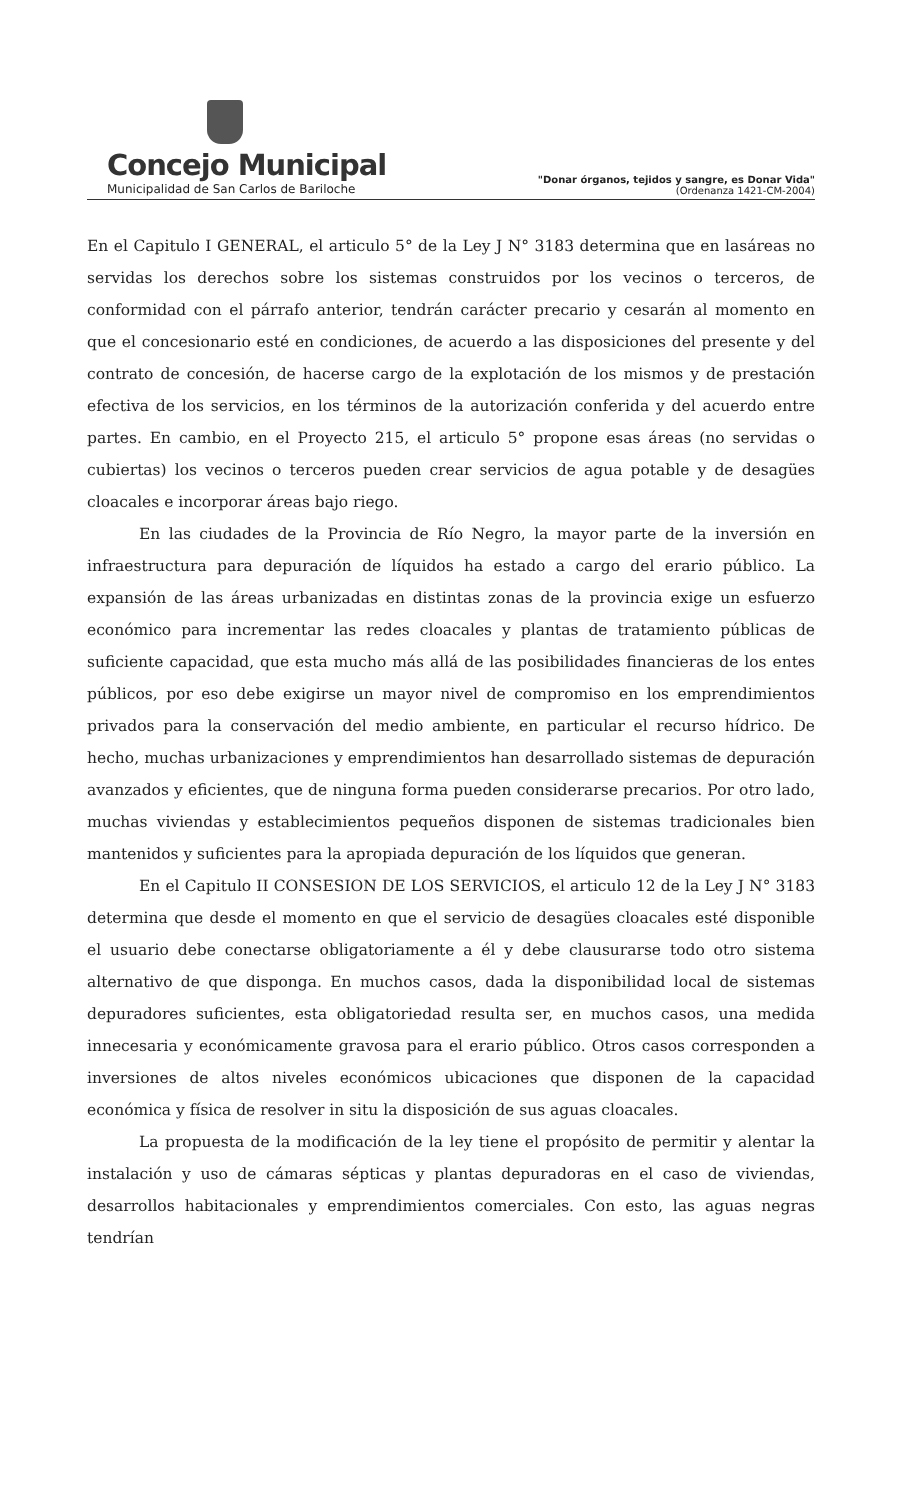Concejo Municipal
Municipalidad de San Carlos de Bariloche
"Donar órganos, tejidos y sangre, es Donar Vida"
(Ordenanza 1421-CM-2004)
En el Capitulo I GENERAL, el articulo 5° de la Ley J N° 3183 determina que en lasáreas no servidas los derechos sobre los sistemas construidos por los vecinos o terceros, de conformidad con el párrafo anterior, tendrán carácter precario y cesarán al momento en que el concesionario esté en condiciones, de acuerdo a las disposiciones del presente y del contrato de concesión, de hacerse cargo de la explotación de los mismos y de prestación efectiva de los servicios, en los términos de la autorización conferida y del acuerdo entre partes. En cambio, en el Proyecto 215, el articulo 5° propone esas áreas (no servidas o cubiertas) los vecinos o terceros pueden crear servicios de agua potable y de desagües cloacales e incorporar áreas bajo riego.
En las ciudades de la Provincia de Río Negro, la mayor parte de la inversión en infraestructura para depuración de líquidos ha estado a cargo del erario público. La expansión de las áreas urbanizadas en distintas zonas de la provincia exige un esfuerzo económico para incrementar las redes cloacales y plantas de tratamiento públicas de suficiente capacidad, que esta mucho más allá de las posibilidades financieras de los entes públicos, por eso debe exigirse un mayor nivel de compromiso en los emprendimientos privados para la conservación del medio ambiente, en particular el recurso hídrico. De hecho, muchas urbanizaciones y emprendimientos han desarrollado sistemas de depuración avanzados y eficientes, que de ninguna forma pueden considerarse precarios. Por otro lado, muchas viviendas y establecimientos pequeños disponen de sistemas tradicionales bien mantenidos y suficientes para la apropiada depuración de los líquidos que generan.
En el Capitulo II CONSESION DE LOS SERVICIOS, el articulo 12 de la Ley J N° 3183 determina que desde el momento en que el servicio de desagües cloacales esté disponible el usuario debe conectarse obligatoriamente a él y debe clausurarse todo otro sistema alternativo de que disponga. En muchos casos, dada la disponibilidad local de sistemas depuradores suficientes, esta obligatoriedad resulta ser, en muchos casos, una medida innecesaria y económicamente gravosa para el erario público. Otros casos corresponden a inversiones de altos niveles económicos ubicaciones que disponen de la capacidad económica y física de resolver in situ la disposición de sus aguas cloacales.
La propuesta de la modificación de la ley tiene el propósito de permitir y alentar la instalación y uso de cámaras sépticas y plantas depuradoras en el caso de viviendas, desarrollos habitacionales y emprendimientos comerciales. Con esto, las aguas negras tendrían